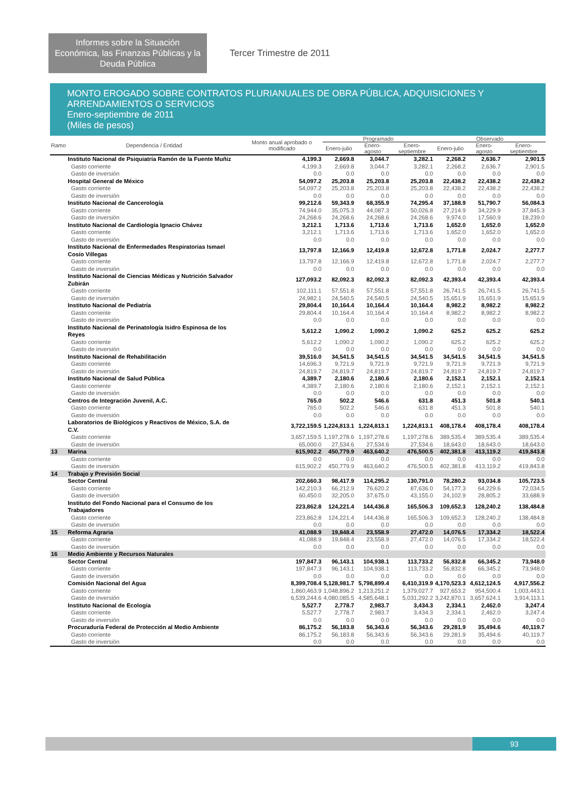Informes sobre la Situación Económica, las Finanzas Públicas y la Deuda Pública
Tercer Trimestre de 2011
MONTO EROGADO SOBRE CONTRATOS PLURIANUALES DE OBRA PÚBLICA, ADQUISICIONES Y ARRENDAMIENTOS O SERVICIOS
Enero-septiembre de 2011
(Miles de pesos)
| Ramo | Dependencia / Entidad | Monto anual aprobado o modificado | Programado | | | Observado | | |
| --- | --- | --- | --- | --- | --- | --- | --- | --- |
| | | | Enero-julio | Enero-agosto | Enero-septiembre | Enero-julio | Enero-agosto | Enero-septiembre |
| | Instituto Nacional de Psiquiatría Ramón de la Fuente Muñiz | 4,199.3 | 2,669.8 | 3,044.7 | 3,282.1 | 2,268.2 | 2,636.7 | 2,901.5 |
| | Gasto corriente | 4,199.3 | 2,669.8 | 3,044.7 | 3,282.1 | 2,268.2 | 2,636.7 | 2,901.5 |
| | Gasto de inversión | 0.0 | 0.0 | 0.0 | 0.0 | 0.0 | 0.0 | 0.0 |
| | Hospital General de México | 54,097.2 | 25,203.8 | 25,203.8 | 25,203.8 | 22,438.2 | 22,438.2 | 22,438.2 |
| | Gasto corriente | 54,097.2 | 25,203.8 | 25,203.8 | 25,203.8 | 22,438.2 | 22,438.2 | 22,438.2 |
| | Gasto de inversión | 0.0 | 0.0 | 0.0 | 0.0 | 0.0 | 0.0 | 0.0 |
| | Instituto Nacional de Cancerología | 99,212.6 | 59,343.9 | 68,355.9 | 74,295.4 | 37,188.9 | 51,790.7 | 56,084.3 |
| | Gasto corriente | 74,944.0 | 35,075.3 | 44,087.3 | 50,026.8 | 27,214.9 | 34,229.9 | 37,845.3 |
| | Gasto de inversión | 24,268.6 | 24,268.6 | 24,268.6 | 24,268.6 | 9,974.0 | 17,560.9 | 18,239.0 |
| | Instituto Nacional de Cardiología Ignacio Chávez | 3,212.1 | 1,713.6 | 1,713.6 | 1,713.6 | 1,652.0 | 1,652.0 | 1,652.0 |
| | Gasto corriente | 3,212.1 | 1,713.6 | 1,713.6 | 1,713.6 | 1,652.0 | 1,652.0 | 1,652.0 |
| | Gasto de inversión | 0.0 | 0.0 | 0.0 | 0.0 | 0.0 | 0.0 | 0.0 |
| | Instituto Nacional de Enfermedades Respiratorias Ismael Cosío Villegas | 13,797.8 | 12,166.9 | 12,419.8 | 12,672.8 | 1,771.8 | 2,024.7 | 2,277.7 |
| | Gasto corriente | 13,797.8 | 12,166.9 | 12,419.8 | 12,672.8 | 1,771.8 | 2,024.7 | 2,277.7 |
| | Gasto de inversión | 0.0 | 0.0 | 0.0 | 0.0 | 0.0 | 0.0 | 0.0 |
| | Instituto Nacional de Ciencias Médicas y Nutrición Salvador Zubirán | 127,093.2 | 82,092.3 | 82,092.3 | 82,092.3 | 42,393.4 | 42,393.4 | 42,393.4 |
| | Gasto corriente | 102,111.1 | 57,551.8 | 57,551.8 | 57,551.8 | 26,741.5 | 26,741.5 | 26,741.5 |
| | Gasto de inversión | 24,982.1 | 24,540.5 | 24,540.5 | 24,540.5 | 15,651.9 | 15,651.9 | 15,651.9 |
| | Instituto Nacional de Pediatría | 29,804.4 | 10,164.4 | 10,164.4 | 10,164.4 | 8,982.2 | 8,982.2 | 8,982.2 |
| | Gasto corriente | 29,804.4 | 10,164.4 | 10,164.4 | 10,164.4 | 8,982.2 | 8,982.2 | 8,982.2 |
| | Gasto de inversión | 0.0 | 0.0 | 0.0 | 0.0 | 0.0 | 0.0 | 0.0 |
| | Instituto Nacional de Perinatología Isidro Espinosa de los Reyes | 5,612.2 | 1,090.2 | 1,090.2 | 1,090.2 | 625.2 | 625.2 | 625.2 |
| | Gasto corriente | 5,612.2 | 1,090.2 | 1,090.2 | 1,090.2 | 625.2 | 625.2 | 625.2 |
| | Gasto de inversión | 0.0 | 0.0 | 0.0 | 0.0 | 0.0 | 0.0 | 0.0 |
| | Instituto Nacional de Rehabilitación | 39,516.0 | 34,541.5 | 34,541.5 | 34,541.5 | 34,541.5 | 34,541.5 | 34,541.5 |
| | Gasto corriente | 14,696.3 | 9,721.9 | 9,721.9 | 9,721.9 | 9,721.9 | 9,721.9 | 9,721.9 |
| | Gasto de inversión | 24,819.7 | 24,819.7 | 24,819.7 | 24,819.7 | 24,819.7 | 24,819.7 | 24,819.7 |
| | Instituto Nacional de Salud Pública | 4,389.7 | 2,180.6 | 2,180.6 | 2,180.6 | 2,152.1 | 2,152.1 | 2,152.1 |
| | Gasto corriente | 4,389.7 | 2,180.6 | 2,180.6 | 2,180.6 | 2,152.1 | 2,152.1 | 2,152.1 |
| | Gasto de inversión | 0.0 | 0.0 | 0.0 | 0.0 | 0.0 | 0.0 | 0.0 |
| | Centros de Integración Juvenil, A.C. | 765.0 | 502.2 | 546.6 | 631.8 | 451.3 | 501.8 | 540.1 |
| | Gasto corriente | 765.0 | 502.2 | 546.6 | 631.8 | 451.3 | 501.8 | 540.1 |
| | Gasto de inversión | 0.0 | 0.0 | 0.0 | 0.0 | 0.0 | 0.0 | 0.0 |
| | Laboratorios de Biológicos y Reactivos de México, S.A. de C.V. | 3,722,159.5 | 1,224,813.1 | 1,224,813.1 | 1,224,813.1 | 408,178.4 | 408,178.4 | 408,178.4 |
| | Gasto corriente | 3,657,159.5 | 1,197,278.6 | 1,197,278.6 | 1,197,278.6 | 389,535.4 | 389,535.4 | 389,535.4 |
| | Gasto de inversión | 65,000.0 | 27,534.6 | 27,534.6 | 27,534.6 | 18,643.0 | 18,643.0 | 18,643.0 |
| 13 | Marina | 615,902.2 | 450,779.9 | 463,640.2 | 476,500.5 | 402,381.8 | 413,119.2 | 419,843.8 |
| | Gasto corriente | 0.0 | 0.0 | 0.0 | 0.0 | 0.0 | 0.0 | 0.0 |
| | Gasto de inversión | 615,902.2 | 450,779.9 | 463,640.2 | 476,500.5 | 402,381.8 | 413,119.2 | 419,843.8 |
| 14 | Trabajo y Previsión Social | | | | | | | |
| | Sector Central | 202,660.3 | 98,417.9 | 114,295.2 | 130,791.0 | 78,280.2 | 93,034.8 | 105,723.5 |
| | Gasto corriente | 142,210.3 | 66,212.9 | 76,620.2 | 87,636.0 | 54,177.3 | 64,229.6 | 72,034.5 |
| | Gasto de inversión | 60,450.0 | 32,205.0 | 37,675.0 | 43,155.0 | 24,102.9 | 28,805.2 | 33,688.9 |
| | Instituto del Fondo Nacional para el Consumo de los Trabajadores | 223,862.8 | 124,221.4 | 144,436.8 | 165,506.3 | 109,652.3 | 128,240.2 | 138,484.8 |
| | Gasto corriente | 223,862.8 | 124,221.4 | 144,436.8 | 165,506.3 | 109,652.3 | 128,240.2 | 138,484.8 |
| | Gasto de inversión | 0.0 | 0.0 | 0.0 | 0.0 | 0.0 | 0.0 | 0.0 |
| 15 | Reforma Agraria | 41,088.9 | 19,848.4 | 23,558.9 | 27,472.0 | 14,076.5 | 17,334.2 | 18,522.4 |
| | Gasto corriente | 41,088.9 | 19,848.4 | 23,558.9 | 27,472.0 | 14,076.5 | 17,334.2 | 18,522.4 |
| | Gasto de inversión | 0.0 | 0.0 | 0.0 | 0.0 | 0.0 | 0.0 | 0.0 |
| 16 | Medio Ambiente y Recursos Naturales | | | | | | | |
| | Sector Central | 197,847.3 | 96,143.1 | 104,938.1 | 113,733.2 | 56,832.8 | 66,345.2 | 73,948.0 |
| | Gasto corriente | 197,847.3 | 96,143.1 | 104,938.1 | 113,733.2 | 56,832.8 | 66,345.2 | 73,948.0 |
| | Gasto de inversión | 0.0 | 0.0 | 0.0 | 0.0 | 0.0 | 0.0 | 0.0 |
| | Comisión Nacional del Agua | 8,399,708.4 | 5,128,981.7 | 5,798,899.4 | 6,410,319.9 | 4,170,523.3 | 4,612,124.5 | 4,917,556.2 |
| | Gasto corriente | 1,860,463.9 | 1,048,896.2 | 1,213,251.2 | 1,379,027.7 | 927,653.2 | 954,500.4 | 1,003,443.1 |
| | Gasto de inversión | 6,539,244.6 | 4,080,085.5 | 4,585,648.1 | 5,031,292.2 | 3,242,870.1 | 3,657,624.1 | 3,914,113.1 |
| | Instituto Nacional de Ecología | 5,527.7 | 2,778.7 | 2,983.7 | 3,434.3 | 2,334.1 | 2,462.0 | 3,247.4 |
| | Gasto corriente | 5,527.7 | 2,778.7 | 2,983.7 | 3,434.3 | 2,334.1 | 2,462.0 | 3,247.4 |
| | Gasto de inversión | 0.0 | 0.0 | 0.0 | 0.0 | 0.0 | 0.0 | 0.0 |
| | Procuraduría Federal de Protección al Medio Ambiente | 86,175.2 | 56,183.8 | 56,343.6 | 56,343.6 | 29,281.9 | 35,494.6 | 40,119.7 |
| | Gasto corriente | 86,175.2 | 56,183.8 | 56,343.6 | 56,343.6 | 29,281.9 | 35,494.6 | 40,119.7 |
| | Gasto de inversión | 0.0 | 0.0 | 0.0 | 0.0 | 0.0 | 0.0 | 0.0 |
93